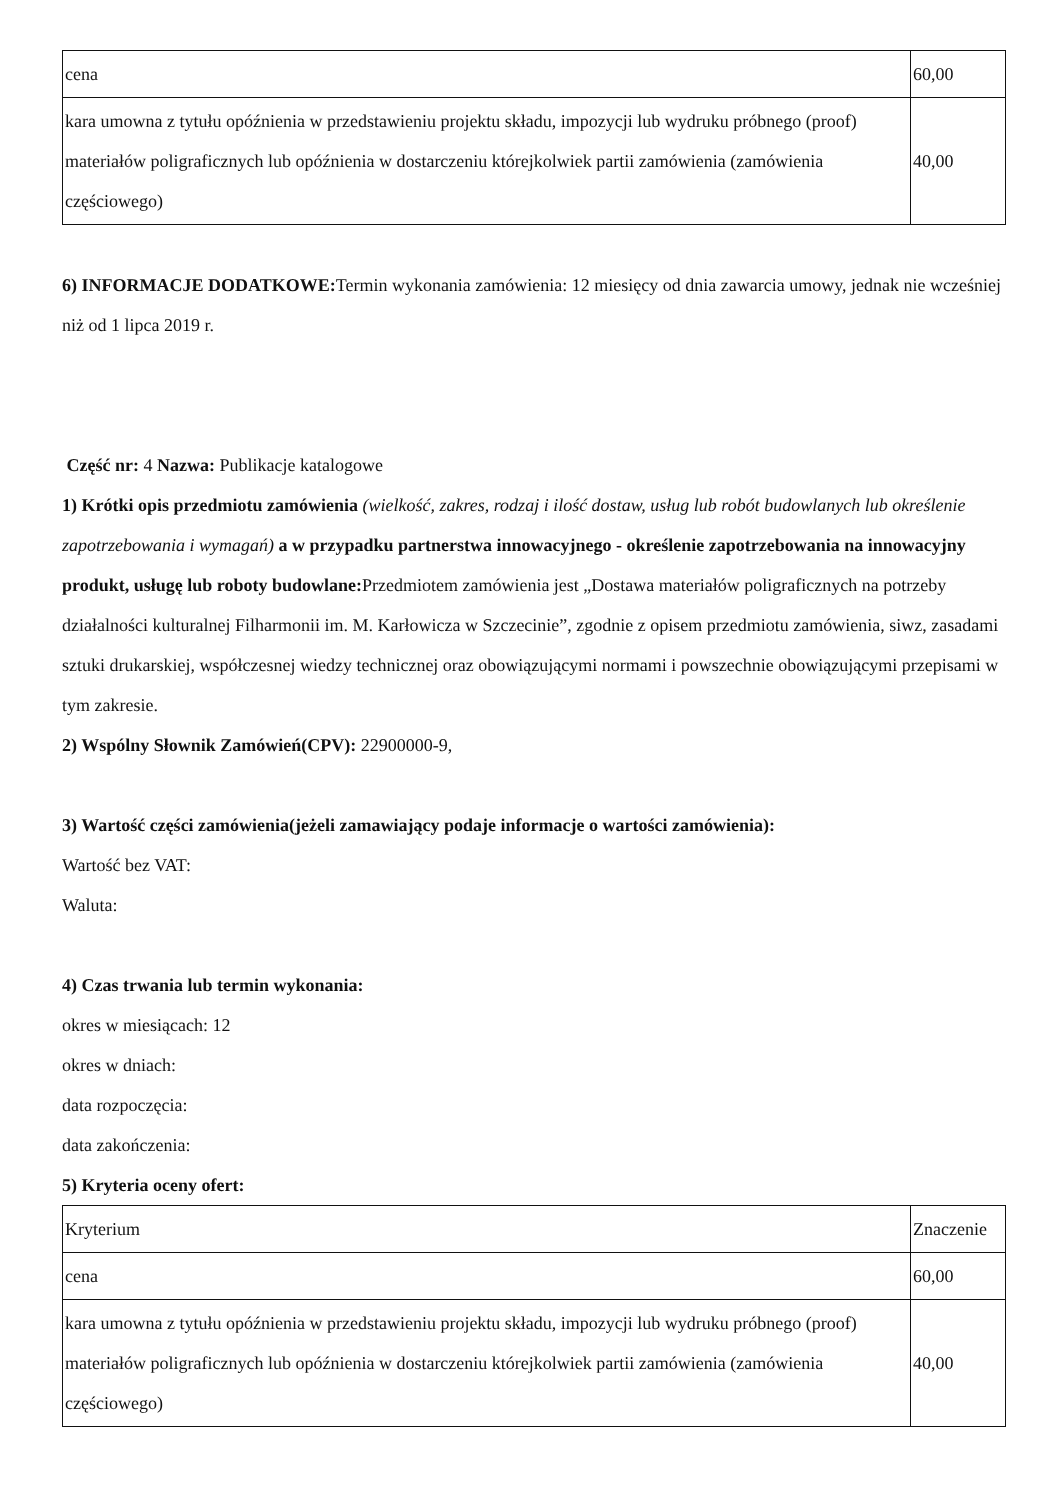| cena | 60,00 |
| kara umowna z tytułu opóźnienia w przedstawieniu projektu składu, impozycji lub wydruku próbnego (proof) materiałów poligraficznych lub opóźnienia w dostarczeniu którejkolwiek partii zamówienia (zamówienia częściowego) | 40,00 |
6) INFORMACJE DODATKOWE: Termin wykonania zamówienia: 12 miesięcy od dnia zawarcia umowy, jednak nie wcześniej niż od 1 lipca 2019 r.
Część nr: 4 Nazwa: Publikacje katalogowe
1) Krótki opis przedmiotu zamówienia (wielkość, zakres, rodzaj i ilość dostaw, usług lub robót budowlanych lub określenie zapotrzebowania i wymagań) a w przypadku partnerstwa innowacyjnego - określenie zapotrzebowania na innowacyjny produkt, usługę lub roboty budowlane: Przedmiotem zamówienia jest „Dostawa materiałów poligraficznych na potrzeby działalności kulturalnej Filharmonii im. M. Karłowicza w Szczecinie”, zgodnie z opisem przedmiotu zamówienia, siwz, zasadami sztuki drukarskiej, współczesnej wiedzy technicznej oraz obowiązującymi normami i powszechnie obowiązującymi przepisami w tym zakresie.
2) Wspólny Słownik Zamówień(CPV): 22900000-9,
3) Wartość części zamówienia(jeżeli zamawiający podaje informacje o wartości zamówienia):
Wartość bez VAT:
Waluta:
4) Czas trwania lub termin wykonania:
okres w miesiącach: 12
okres w dniach:
data rozpoczęcia:
data zakończenia:
5) Kryteria oceny ofert:
| Kryterium | Znaczenie |
| cena | 60,00 |
| kara umowna z tytułu opóźnienia w przedstawieniu projektu składu, impozycji lub wydruku próbnego (proof) materiałów poligraficznych lub opóźnienia w dostarczeniu którejkolwiek partii zamówienia (zamówienia częściowego) | 40,00 |